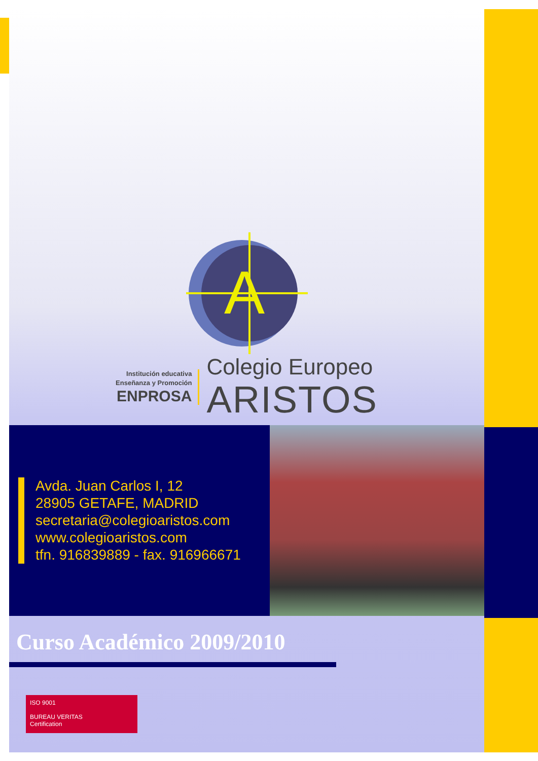A
Institución educativa
Enseñanza y Promoción
ENPROSA
Colegio Europeo
ARISTOS
Avda. Juan Carlos I, 12
28905 GETAFE, MADRID
secretaria@colegioaristos.com
www.colegioaristos.com
tfn. 916839889 - fax. 916966671
Curso Académico 2009/2010
ISO 9001
BUREAU VERITAS
Certification